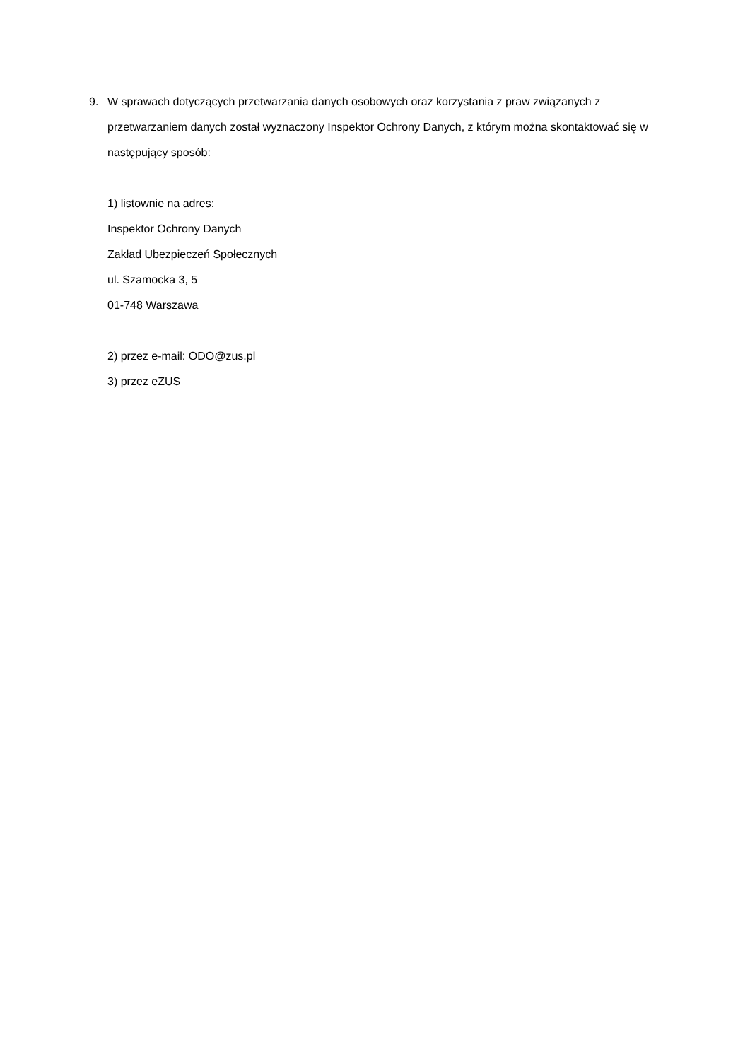9.
W sprawach dotyczących przetwarzania danych osobowych oraz korzystania z praw związanych z przetwarzaniem danych został wyznaczony Inspektor Ochrony Danych, z którym można skontaktować się w następujący sposób:
1) listownie na adres:
Inspektor Ochrony Danych
Zakład Ubezpieczeń Społecznych
ul. Szamocka 3, 5
01-748 Warszawa
2) przez e-mail: ODO@zus.pl
3) przez eZUS